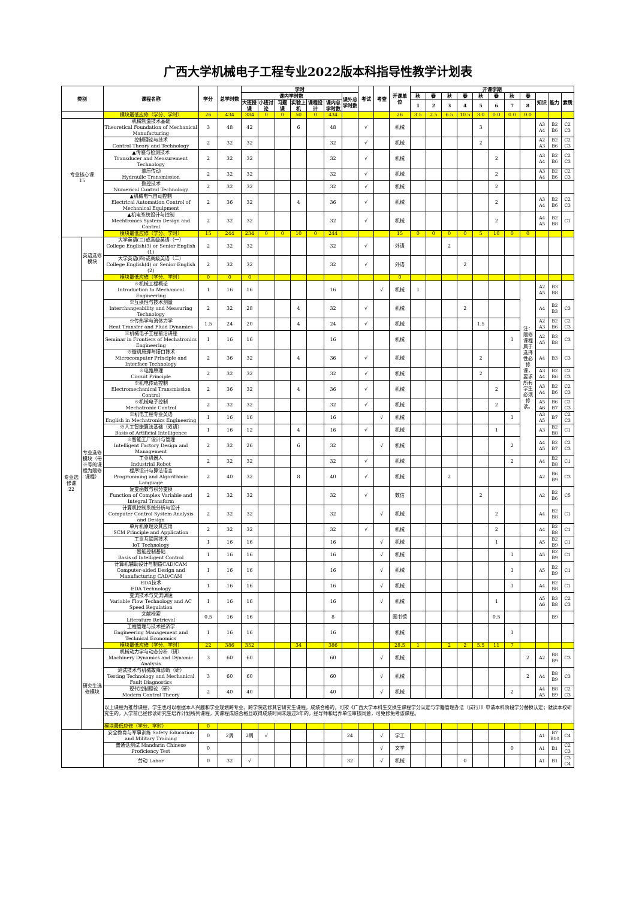广西大学机械电子工程专业2022版本科指导性教学计划表
| 类别 | | 课程名称 | 学分 | 总学时数 | 学时 | | | | | | | 考试 | 考查 | 开课单位 | 开课学期 | | | | | | | | | | |
| --- | --- | --- | --- | --- | --- | --- | --- | --- | --- | --- | --- | --- | --- | --- | --- | --- | --- | --- | --- | --- | --- | --- | --- | --- | --- |
| | | | | | 课内学时数 | | | | | | 课外总学时数 | | | | 秋 | 春 | 秋 | 春 | 秋 | 春 | 秋 | 春 | 知识 | 能力 | 素质 |
| | | | | | 大班授课 | 小班讨论 | 习题课 | 实验上机 | 课程设计 | 课内总学时数 | | | | | 1 | 2 | 3 | 4 | 5 | 6 | 7 | 8 | | | |
| | | 模块最低应修（学分、学时） | 26 | 434 | 384 | 0 | 0 | 50 | 0 | 434 | | | | 26 | 3.5 | 2.5 | 6.5 | 10.5 | 3.0 | 0.0 | 0.0 | 0.0 | | | |
| 专业核心课 15 | | 机械制造技术基础 Theoretical Foundation of Mechanical Manufacturing | 3 | 48 | 42 | | | 6 | | 48 | | √ | | 机械 | | | | | 3 | | | | A3 A4 | B2 B6 | C2 C3 |
| | | 控制理论与技术 Control Theory and Technology | 2 | 32 | 32 | | | | | 32 | | √ | | 机械 | | | | | 2 | | | | A2 A3 | B2 B6 | C2 C3 |
| | | ▲传感与检测技术 Transducer and Measurement Technology | 2 | 32 | 32 | | | | | 32 | | √ | | 机械 | | | | | | 2 | | | A3 A4 | B2 B6 | C2 C3 |
| | | 液压传动 Hydraulic Transmission | 2 | 32 | 32 | | | | | 32 | | √ | | 机械 | | | | | | 2 | | | A3 A4 | B2 B6 | C2 C3 |
| | | 数控技术 Numerical Control Technology | 2 | 32 | 32 | | | | | 32 | | √ | | 机械 | | | | | | 2 | | | | | |
| | | ▲机械电气自动控制 Electrical Automation Control of Mechanical Equipment | 2 | 36 | 32 | | | 4 | | 36 | | √ | | 机械 | | | | | | 2 | | | A3 A4 | B2 B6 | C2 C3 |
| | | ▲机电系统设计与控制 Mechtronics System Design and Control | 2 | 32 | 32 | | | | | 32 | | √ | | 机械 | | | | | | 2 | | | A4 A5 | B2 B8 | C1 |
| | | 模块最低应修（学分、学时） | 15 | 244 | 234 | 0 | 0 | 10 | 0 | 244 | | | | 15 | 0 | 0 | 0 | 0 | 5 | 10 | 0 | 0 | | | |
| 专业选修课 22 | 英语选修模块 | 大学英语(三)或高级英语（一） College English(3) or Senior English (1) | 2 | 32 | 32 | | | | | 32 | | √ | | 外语 | | | 2 | | | | | | | | |
| | | 大学英语(四)或高级英语（二） College English(4) or Senior English (2) | 2 | 32 | 32 | | | | | 32 | | √ | | 外语 | | | | 2 | | | | | | | |
| | | 模块最低应修（学分、学时） | 0 | 0 | 0 | | | | | | | | | 0 | | | | | | | | | | | |
| | 专业选修模块（带※号的课程为限修课程） | ※机械工程概论 Introduction to Mechanical Engineering | 1 | 16 | 16 | | | | | 16 | | | √ | 机械 | 1 | | | | | | | 注：限修课程属于选择性必修课，要求所有学生必须修读。 | A2 A5 | B3 B8 | |
| | | ※互换性与技术测量 Interchangeability and Measuring Technology | 2 | 32 | 28 | | | 4 | | 32 | | √ | | 机械 | | | | 2 | | | | | A4 | B2 B3 | C3 |
| | | ※传热学与流体力学 Heat Transfer and Fluid Dynamics | 1.5 | 24 | 20 | | | 4 | | 24 | | √ | | 机械 | | | | | 1.5 | | | | A2 A3 | B2 B6 | C2 C3 |
| | | ※机械电子工程前沿讲座 Seminar in Frontiers of Mechatronics Engineering | 1 | 16 | 16 | | | | | 16 | | | | 机械 | | | | | | | 1 | | A2 A5 | B3 B8 | C3 |
| | | ※微机原理与接口技术 Microcomputer Principle and Interface Technology | 2 | 36 | 32 | | | 4 | | 36 | | √ | | 机械 | | | | | 2 | | | | A4 | B3 | C3 |
| | | ※电路原理 Circuit Principle | 2 | 32 | 32 | | | | | 32 | | √ | | 机械 | | | | | 2 | | | | A3 A4 | B2 B6 | C2 C3 |
| | | ※机电传动控制 Electromechanical Transmission Control | 2 | 36 | 32 | | | 4 | | 36 | | √ | | 机械 | | | | | | 2 | | | A3 A4 | B2 B6 | C2 C3 |
| | | ※机械电子控制 Mechatronic Control | 2 | 32 | 32 | | | | | 32 | | √ | | 机械 | | | | | | 2 | | | A5 A6 | B6 B7 | C2 C3 |
| | | ※机电工程专业英语 English in Mechatronics Engineering | 1 | 16 | 16 | | | | | 16 | | | √ | 机械 | | | | | | | 1 | | A3 A5 | B7 | C2 C3 |
| | | ※人工智能算法基础（双语） Basis of Artificial Intelligence | 1 | 16 | 12 | | | 4 | | 16 | | √ | | 机械 | | | | | | 1 | | | A3 | B2 B8 | C1 |
| | | ※智能工厂设计与管理 Intelligent Factory Design and Management | 2 | 32 | 26 | | | 6 | | 32 | | | √ | 机械 | | | | | | | 2 | | A4 A5 | B2 B7 | C2 C3 |
| | | 工业机器人 Industrial Robot | 2 | 32 | 32 | | | | | 32 | | √ | | 机械 | | | | | | | 2 | | A4 | B2 B8 | C1 |
| | | 程序设计与算法语言 Programming and Algorithmic Language | 2 | 40 | 32 | | | 8 | | 40 | | √ | | 机械 | | | 2 | | | | | | A2 | B6 B9 | C3 |
| | | 复变函数与积分变换 Function of Complex Variable and Integral Transform | 2 | 32 | 32 | | | | | 32 | | √ | | 数信 | | | | | 2 | | | | A2 | B2 B6 | C5 |
| | | 计算机控制系统分析与设计 Computer Control System Analysis and Design | 2 | 32 | 32 | | | | | 32 | | | √ | 机械 | | | | | | 2 | | | A4 | B2 B8 | C1 |
| | | 单片机原理及其应用 SCM Principle and Application | 2 | 32 | 32 | | | | | 32 | | √ | | 机械 | | | | | | 2 | | | A4 | B2 B8 | C1 |
| | | 工业互联网技术 IoT Technology | 1 | 16 | 16 | | | | | 16 | | | √ | 机械 | | | | | | 1 | | | A5 | B2 B9 | C1 |
| | | 智能控制基础 Basis of Intelligent Control | 1 | 16 | 16 | | | | | 16 | | | √ | 机械 | | | | | | | 1 | | A5 | B2 B9 | C1 |
| | | 计算机辅助设计与制造CAD/CAM Computer-aided Design and Manufacturing CAD/CAM | 1 | 16 | 16 | | | | | 16 | | | √ | 机械 | | | | | | | 1 | | A5 | B2 B9 | C1 |
| | | EDA技术 EDA Technology | 1 | 16 | 16 | | | | | 16 | | | √ | 机械 | | | | | | | 1 | | A4 | B2 B8 | C1 |
| | | 变流技术与交流调速 Variable Flow Technology and AC Speed Regulation | 1 | 16 | 16 | | | | | 16 | | | √ | 机械 | | | | | | 1 | | | A5 A6 | B3 B8 | C2 C3 |
| | | 文献检索 Literature Retrieval | 0.5 | 16 | 16 | | | | | 8 | | | | 图书馆 | | | | | | 0.5 | | | | B9 | |
| | | 工程管理与技术经济学 Engineering Management and Technical Economics | 1 | 16 | 16 | | | | | 16 | | | | 机械 | | | | | | | 1 | | | | |
| | | 模块最低应修（学分、学时） | 22 | 386 | 352 | | | 34 | | 386 | | | | 28.5 | 1 | | 2 | 2 | 5.5 | 11 | 7 | | | | |
| | 研究生选修模块 | 机械动力学与动态分析（研） Machinery Dynamics and Dynamic Analysis | 3 | 60 | 60 | | | | | 60 | | | √ | 机械 | | | | | | | | 2 | A2 | B8 B9 | C3 |
| | | 测试技术与机械故障诊断（研） Testing Technology and Mechanical Fault Diagnostics | 3 | 60 | 60 | | | | | 60 | | | √ | 机械 | | | | | | | | 2 | A4 | B8 B9 | C3 |
| | | 现代控制理论（研） Modern Control Theory | 2 | 40 | 40 | | | | | 40 | | | √ | 机械 | | | | | | | 2 | | A4 A5 | B8 B9 | C2 C3 |
| | | 以上课程为推荐课程，学生也可以根据本人兴趣和学业规划跨专业、跨学院选修其它研究生课程。成绩合格的，可按《广西大学本科生交换生课程学分认定与学籍管理办法（试行）》申请本科阶段学分替换认定；就读本校研究生的，入学前已经修读研究生培养计划所列课程，其课程成绩合格且取得成绩时间未超过3年的，经导师和培养单位审核同意，可免修免考该课程。 | | | | | | | | | | | | | | | | | | | | | | | |
| | | 模块最低应修（学分、学时） | 0 | | | | | | | | | | | | | | | | | | | | | | |
| | | 安全教育与军事训练 Safety Education and Military Training | 0 | 2周 | 2周 | √ | | | | | 24 | | √ | 学工 | | | | | | | | | A1 | B7 B10 | C4 |
| | | 普通话测试 Mandarin Chinese Proficiency Test | 0 | | | | | | | | | | √ | 文学 | | | | | | | 0 | | A1 | B1 | C2 C3 |
| | | 劳动 Labor | 0 | 32 | √ | | | | | | 32 | | √ | 机械 | | | | 0 | | | | | A1 | B1 | C3 C4 |